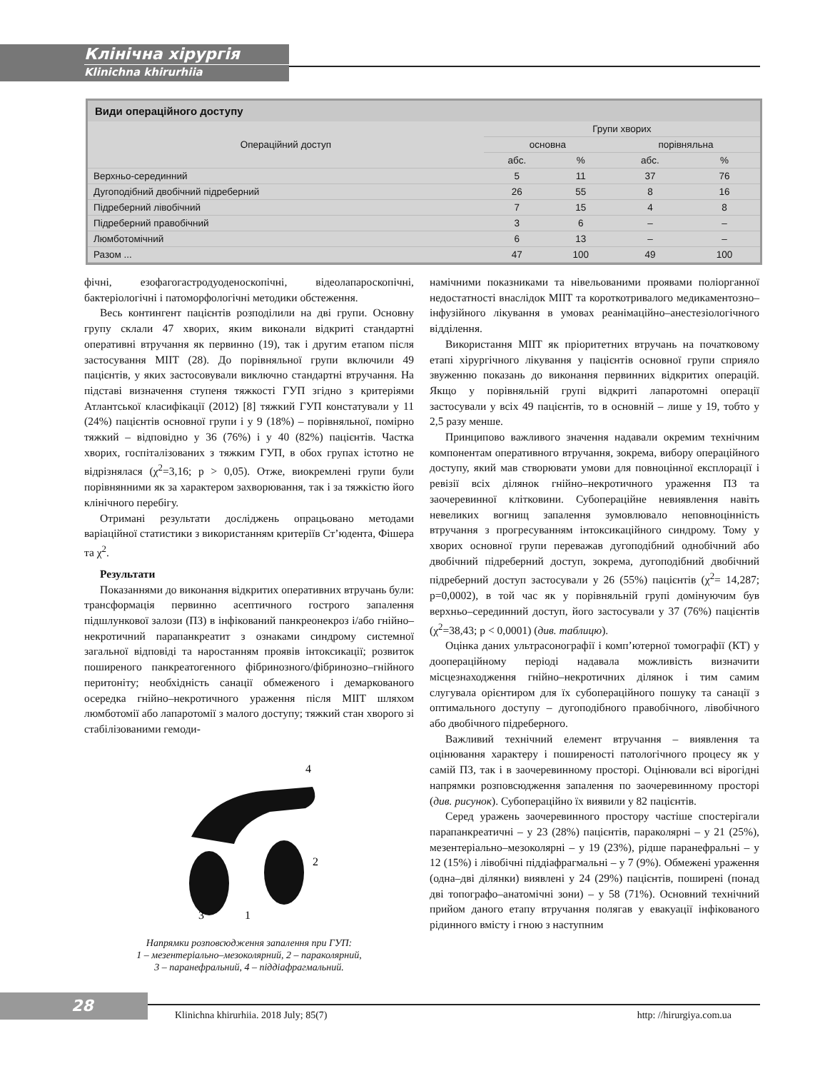Клінічна хірургія
Klinichna khirurhiia
Види операційного доступу
| Операційний доступ | Групи хворих | | | |
| --- | --- | --- | --- | --- |
| | основна | | порівняльна | |
| | абс. | % | абс. | % |
| Верхньо-серединний | 5 | 11 | 37 | 76 |
| Дугоподібний двобічний підреберний | 26 | 55 | 8 | 16 |
| Підреберний лівобічний | 7 | 15 | 4 | 8 |
| Підреберний правобічний | 3 | 6 | – | – |
| Люмботомічний | 6 | 13 | – | – |
| Разом ... | 47 | 100 | 49 | 100 |
фічні, езофагогастродуоденоскопічні, відеолапароскопічні, бактеріологічні і патоморфологічні методики обстеження.
Весь контингент пацієнтів розподілили на дві групи. Основну групу склали 47 хворих, яким виконали відкриті стандартні оперативні втручання як первинно (19), так і другим етапом після застосування МІІТ (28). До порівняльної групи включили 49 пацієнтів, у яких застосовували виключно стандартні втручання. На підставі визначення ступеня тяжкості ГУП згідно з критеріями Атлантської класифікації (2012) [8] тяжкий ГУП констатували у 11 (24%) пацієнтів основної групи і у 9 (18%) – порівняльної, помірно тяжкий – відповідно у 36 (76%) і у 40 (82%) пацієнтів. Частка хворих, госпіталізованих з тяжким ГУП, в обох групах істотно не відрізнялася (χ<sup>2</sup>=3,16; p > 0,05). Отже, виокремлені групи були порівнянними як за характером захворювання, так і за тяжкістю його клінічного перебігу.
Отримані результати досліджень опрацьовано методами варіаційної статистики з використанням критеріїв Ст’юдента, Фішера та χ<sup>2</sup>.
Результати
Показаннями до виконання відкритих оперативних втручань були: трансформація первинно асептичного гострого запалення підшлункової залози (ПЗ) в інфікований панкреонекроз і/або гнійно–некротичний парапанкреатит з ознаками синдрому системної загальної відповіді та наростанням проявів інтоксикації; розвиток поширеного панкреатогенного фібринозного/фібринозно–гнійного перитоніту; необхідність санації обмеженого і демаркованого осередка гнійно–некротичного ураження після МІІТ шляхом люмботомії або лапаротомії з малого доступу; тяжкий стан хворого зі стабілізованими гемоди-
4
2
3
1
Напрямки розповсюдження запалення при ГУП:
1 – мезентеріально–мезоколярний, 2 – параколярний,
3 – паранефральний, 4 – піддіафрагмальний.
намічними показниками та нівельованими проявами поліорганної недостатності внаслідок МІІТ та короткотривалого медикаментозно–інфузійного лікування в умовах реанімаційно–анестезіологічного відділення.
Використання МІІТ як пріоритетних втручань на початковому етапі хірургічного лікування у пацієнтів основної групи сприяло звуженню показань до виконання первинних відкритих операцій. Якщо у порівняльній групі відкриті лапаротомні операції застосували у всіх 49 пацієнтів, то в основній – лише у 19, тобто у 2,5 разу менше.
Принципово важливого значення надавали окремим технічним компонентам оперативного втручання, зокрема, вибору операційного доступу, який мав створювати умови для повноцінної експлорації і ревізії всіх ділянок гнійно–некротичного ураження ПЗ та заочеревинної клітковини. Субопераційне невиявлення навіть невеликих вогнищ запалення зумовлювало неповноцінність втручання з прогресуванням інтоксикаційного синдрому. Тому у хворих основної групи переважав дугоподібний однобічний або двобічний підреберний доступ, зокрема, дугоподібний двобічний підреберний доступ застосували у 26 (55%) пацієнтів (χ<sup>2</sup>= 14,287; p=0,0002), в той час як у порівняльній групі домінуючим був верхньо–серединний доступ, його застосували у 37 (76%) пацієнтів (χ<sup>2</sup>=38,43; p < 0,0001) (див. таблицю).
Оцінка даних ультрасонографії і комп’ютерної томографії (КТ) у доопераційному періоді надавала можливість визначити місцезнаходження гнійно–некротичних ділянок і тим самим слугувала орієнтиром для їх субопераційного пошуку та санації з оптимального доступу – дугоподібного правобічного, лівобічного або двобічного підреберного.
Важливий технічний елемент втручання – виявлення та оцінювання характеру і поширеності патологічного процесу як у самій ПЗ, так і в заочеревинному просторі. Оцінювали всі вірогідні напрямки розповсюдження запалення по заочеревинному просторі (див. рисунок). Субопераційно їх виявили у 82 пацієнтів.
Серед уражень заочеревинного простору частіше спостерігали парапанкреатичні – у 23 (28%) пацієнтів, параколярні – у 21 (25%), мезентеріально–мезоколярні – у 19 (23%), рідше паранефральні – у 12 (15%) і лівобічні піддіафрагмальні – у 7 (9%). Обмежені ураження (одна–дві ділянки) виявлені у 24 (29%) пацієнтів, поширені (понад дві топографо–анатомічні зони) – у 58 (71%). Основний технічний прийом даного етапу втручання полягав у евакуації інфікованого рідинного вмісту і гною з наступним
28
Klinichna khirurhiia. 2018 July; 85(7) http: //hirurgiya.com.ua